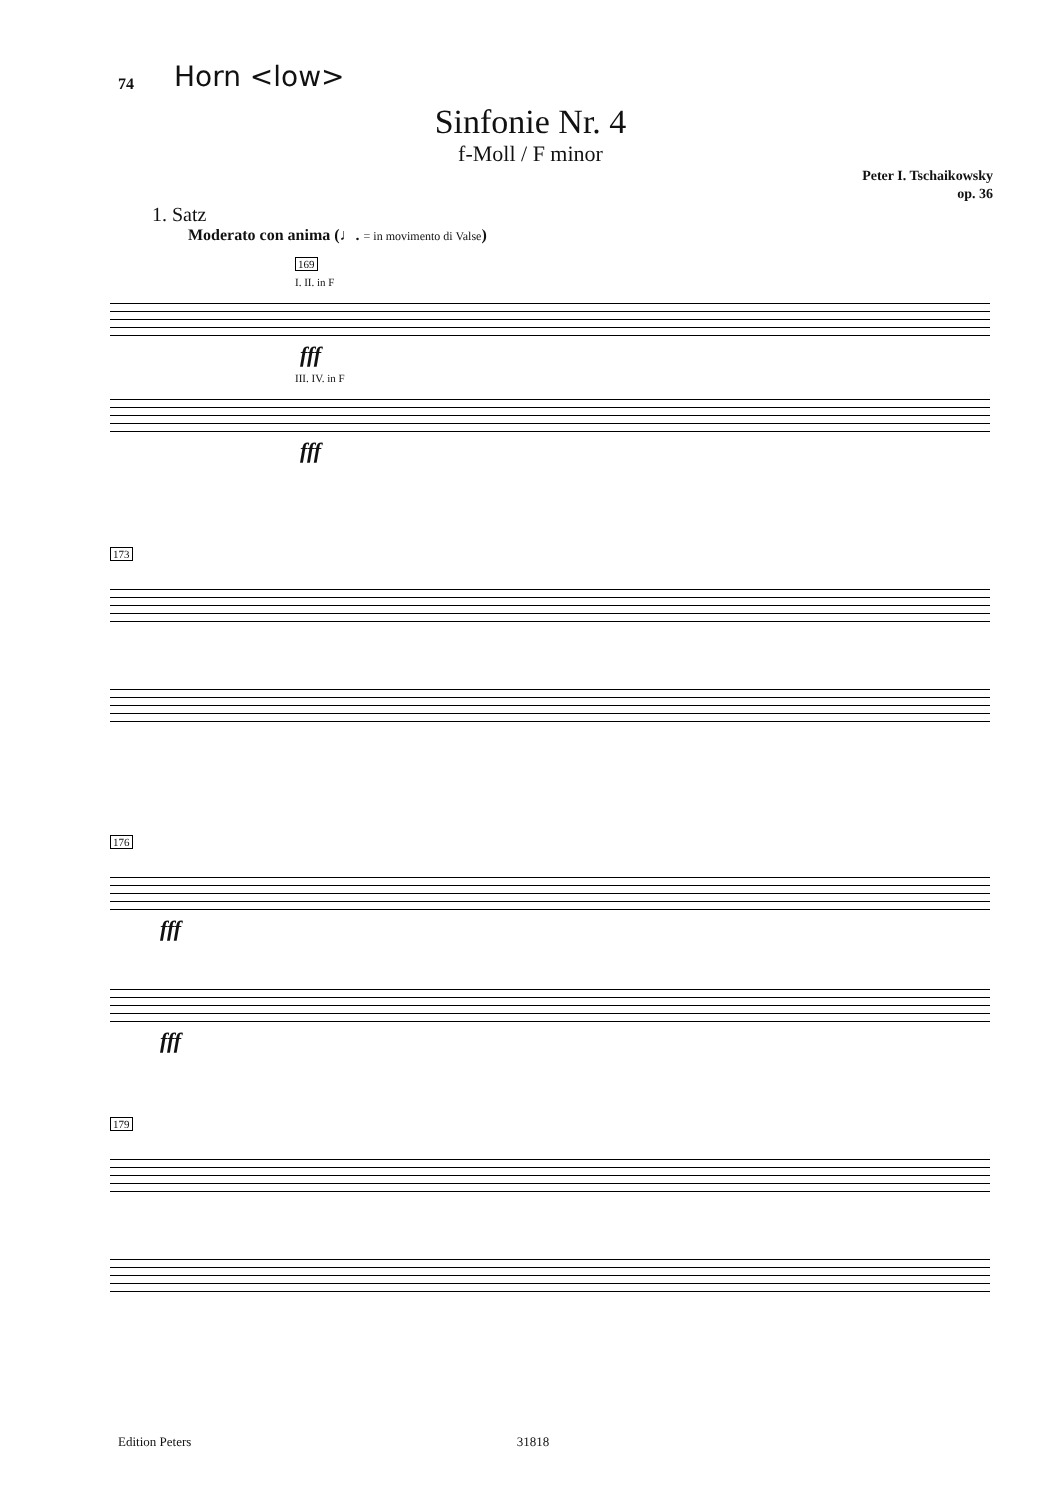74 Horn <low>
Sinfonie Nr. 4
f-Moll / F minor
Peter I. Tschaikowsky
op. 36
1. Satz
Moderato con anima (♩. = in movimento di Valse)
169
I. II. in F
fff
III. IV. in F
fff
173
176
fff
fff
179
Edition Peters 31818